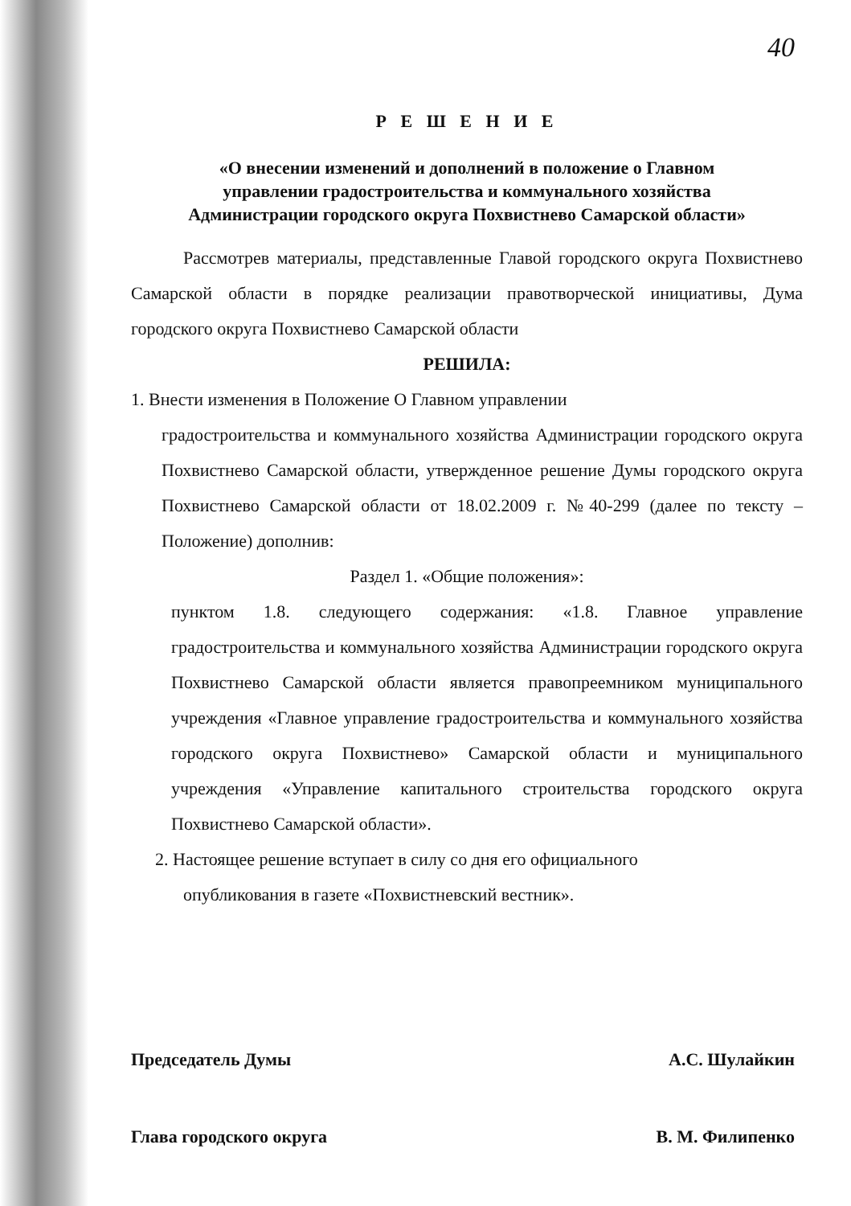40
Р Е Ш Е Н И Е
«О внесении изменений и дополнений в положение о Главном
управлении градостроительства и коммунального хозяйства
Администрации городского округа Похвистнево Самарской области»
Рассмотрев материалы, представленные Главой городского округа Похвистнево Самарской области в порядке реализации правотворческой инициативы, Дума городского округа Похвистнево Самарской области
РЕШИЛА:
1. Внести изменения в Положение О Главном управлении
градостроительства и коммунального хозяйства Администрации городского округа Похвистнево Самарской области, утвержденное решение Думы городского округа Похвистнево Самарской области от 18.02.2009 г. №40-299 (далее по тексту – Положение) дополнив:
Раздел 1. «Общие положения»:
пунктом 1.8. следующего содержания: «1.8. Главное управление градостроительства и коммунального хозяйства Администрации городского округа Похвистнево Самарской области является правопреемником муниципального учреждения «Главное управление градостроительства и коммунального хозяйства городского округа Похвистнево» Самарской области и муниципального учреждения «Управление капитального строительства городского округа Похвистнево Самарской области».
2. Настоящее решение вступает в силу со дня его официального
опубликования в газете «Похвистневский вестник».
Председатель Думы А.С. Шулайкин
Глава городского округа В. М. Филипенко